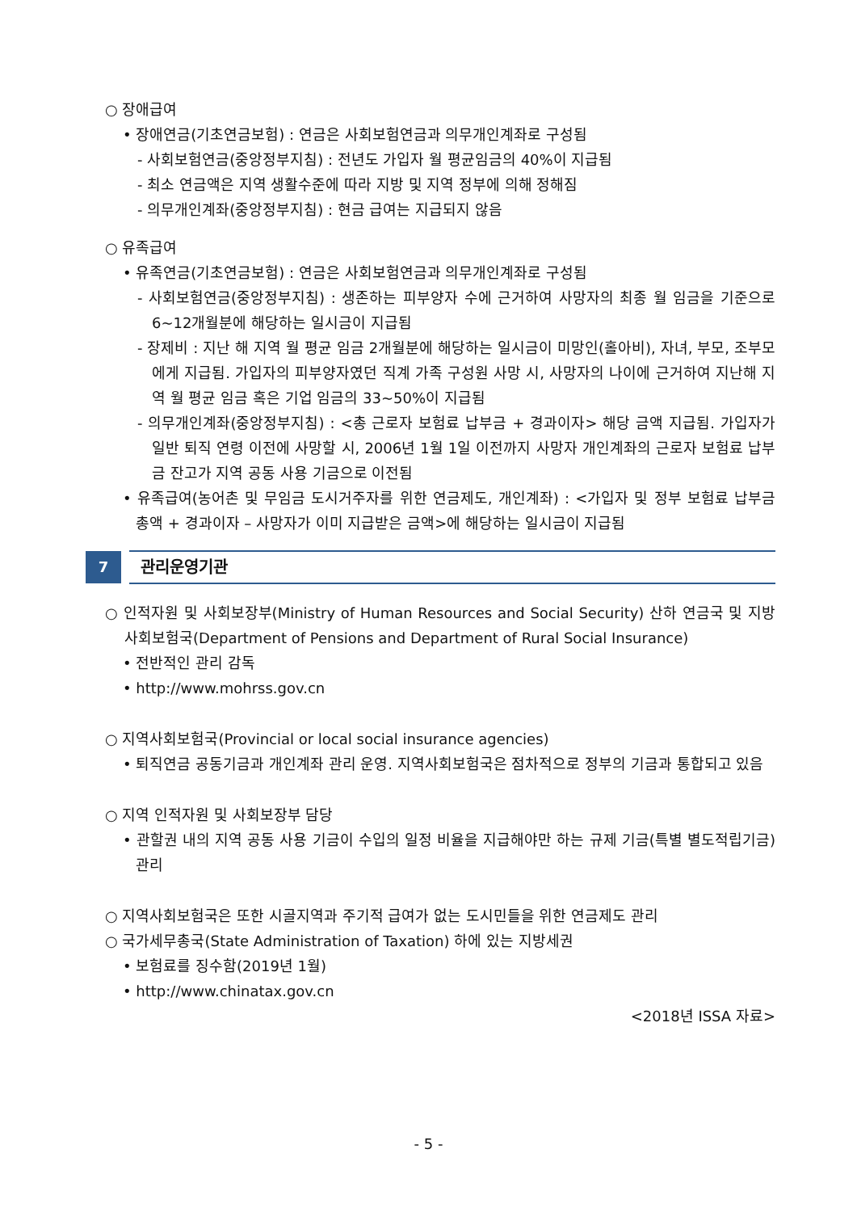○ 장애급여
• 장애연금(기초연금보험) : 연금은 사회보험연금과 의무개인계좌로 구성됨
- 사회보험연금(중앙정부지침) : 전년도 가입자 월 평균임금의 40%이 지급됨
- 최소 연금액은 지역 생활수준에 따라 지방 및 지역 정부에 의해 정해짐
- 의무개인계좌(중앙정부지침) : 현금 급여는 지급되지 않음
○ 유족급여
• 유족연금(기초연금보험) : 연금은 사회보험연금과 의무개인계좌로 구성됨
- 사회보험연금(중앙정부지침) : 생존하는 피부양자 수에 근거하여 사망자의 최종 월 임금을 기준으로 6~12개월분에 해당하는 일시금이 지급됨
- 장제비 : 지난 해 지역 월 평균 임금 2개월분에 해당하는 일시금이 미망인(홀아비), 자녀, 부모, 조부모에게 지급됨. 가입자의 피부양자였던 직계 가족 구성원 사망 시, 사망자의 나이에 근거하여 지난해 지역 월 평균 임금 혹은 기업 임금의 33~50%이 지급됨
- 의무개인계좌(중앙정부지침) : <총 근로자 보험료 납부금 + 경과이자> 해당 금액 지급됨. 가입자가 일반 퇴직 연령 이전에 사망할 시, 2006년 1월 1일 이전까지 사망자 개인계좌의 근로자 보험료 납부금 잔고가 지역 공동 사용 기금으로 이전됨
• 유족급여(농어촌 및 무임금 도시거주자를 위한 연금제도, 개인계좌) : <가입자 및 정부 보험료 납부금 총액 + 경과이자 – 사망자가 이미 지급받은 금액>에 해당하는 일시금이 지급됨
7
관리운영기관
○ 인적자원 및 사회보장부(Ministry of Human Resources and Social Security) 산하 연금국 및 지방사회보험국(Department of Pensions and Department of Rural Social Insurance)
• 전반적인 관리 감독
• http://www.mohrss.gov.cn
○ 지역사회보험국(Provincial or local social insurance agencies)
• 퇴직연금 공동기금과 개인계좌 관리 운영. 지역사회보험국은 점차적으로 정부의 기금과 통합되고 있음
○ 지역 인적자원 및 사회보장부 담당
• 관할권 내의 지역 공동 사용 기금이 수입의 일정 비율을 지급해야만 하는 규제 기금(특별 별도적립기금) 관리
○ 지역사회보험국은 또한 시골지역과 주기적 급여가 없는 도시민들을 위한 연금제도 관리
○ 국가세무총국(State Administration of Taxation) 하에 있는 지방세권
• 보험료를 징수함(2019년 1월)
• http://www.chinatax.gov.cn
<2018년 ISSA 자료>
- 5 -